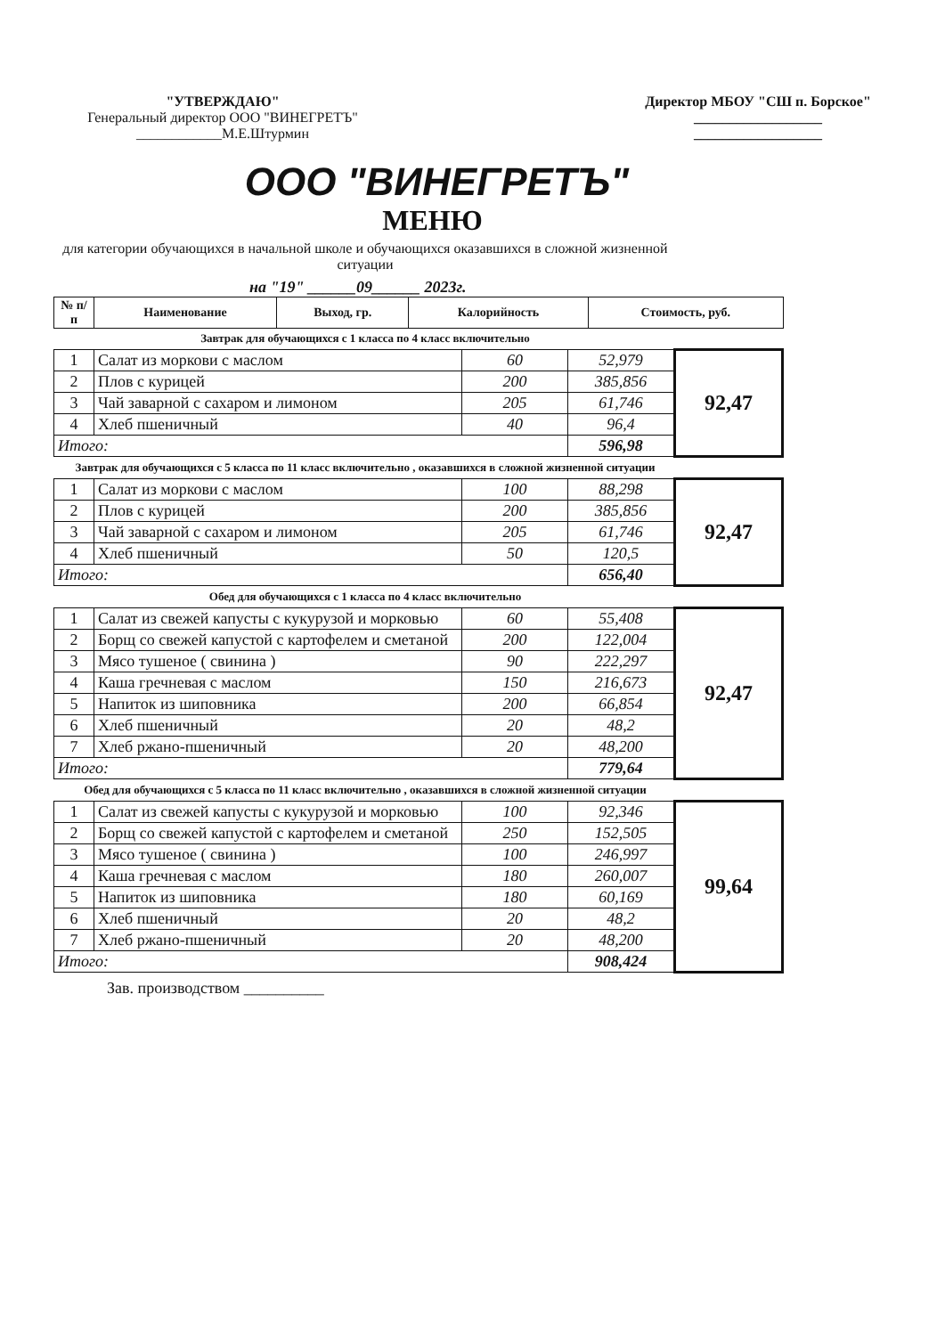"УТВЕРЖДАЮ"
Генеральный директор ООО "ВИНЕГРЕТЪ"
____________М.Е.Штурмин
Директор МБОУ "СШ п. Борское"
__________________
__________________
ООО "ВИНЕГРЕТЪ"
МЕНЮ
для категории обучающихся в начальной школе и обучающихся оказавшихся в сложной жизненной ситуации
на "19" ______09______ 2023г.
| № п/п | Наименование | Выход, гр. | Калорийность | Стоимость, руб. |
| --- | --- | --- | --- | --- |
Завтрак для обучающихся с 1 класса по 4 класс включительно
| 1 | Салат из моркови с маслом | 60 | 52,979 | 92,47 |
| 2 | Плов с курицей | 200 | 385,856 | |
| 3 | Чай заварной с сахаром и лимоном | 205 | 61,746 | |
| 4 | Хлеб пшеничный | 40 | 96,4 | |
| Итого: | | | 596,98 | |
Завтрак для обучающихся с 5 класса по 11 класс включительно , оказавшихся в сложной жизненной ситуации
| 1 | Салат из моркови с маслом | 100 | 88,298 | 92,47 |
| 2 | Плов с курицей | 200 | 385,856 | |
| 3 | Чай заварной с сахаром и лимоном | 205 | 61,746 | |
| 4 | Хлеб пшеничный | 50 | 120,5 | |
| Итого: | | | 656,40 | |
Обед для обучающихся с 1 класса по 4 класс включительно
| 1 | Салат из свежей капусты с кукурузой и морковью | 60 | 55,408 | 92,47 |
| 2 | Борщ со свежей капустой с картофелем и сметаной | 200 | 122,004 | |
| 3 | Мясо тушеное ( свинина ) | 90 | 222,297 | |
| 4 | Каша гречневая с маслом | 150 | 216,673 | |
| 5 | Напиток из шиповника | 200 | 66,854 | |
| 6 | Хлеб пшеничный | 20 | 48,2 | |
| 7 | Хлеб ржано-пшеничный | 20 | 48,200 | |
| Итого: | | | 779,64 | |
Обед для обучающихся с 5 класса по 11 класс включительно , оказавшихся в сложной жизненной ситуации
| 1 | Салат из свежей капусты с кукурузой и морковью | 100 | 92,346 | 99,64 |
| 2 | Борщ со свежей капустой с картофелем и сметаной | 250 | 152,505 | |
| 3 | Мясо тушеное ( свинина ) | 100 | 246,997 | |
| 4 | Каша гречневая с маслом | 180 | 260,007 | |
| 5 | Напиток из шиповника | 180 | 60,169 | |
| 6 | Хлеб пшеничный | 20 | 48,2 | |
| 7 | Хлеб ржано-пшеничный | 20 | 48,200 | |
| Итого: | | | 908,424 | |
Зав. производством __________